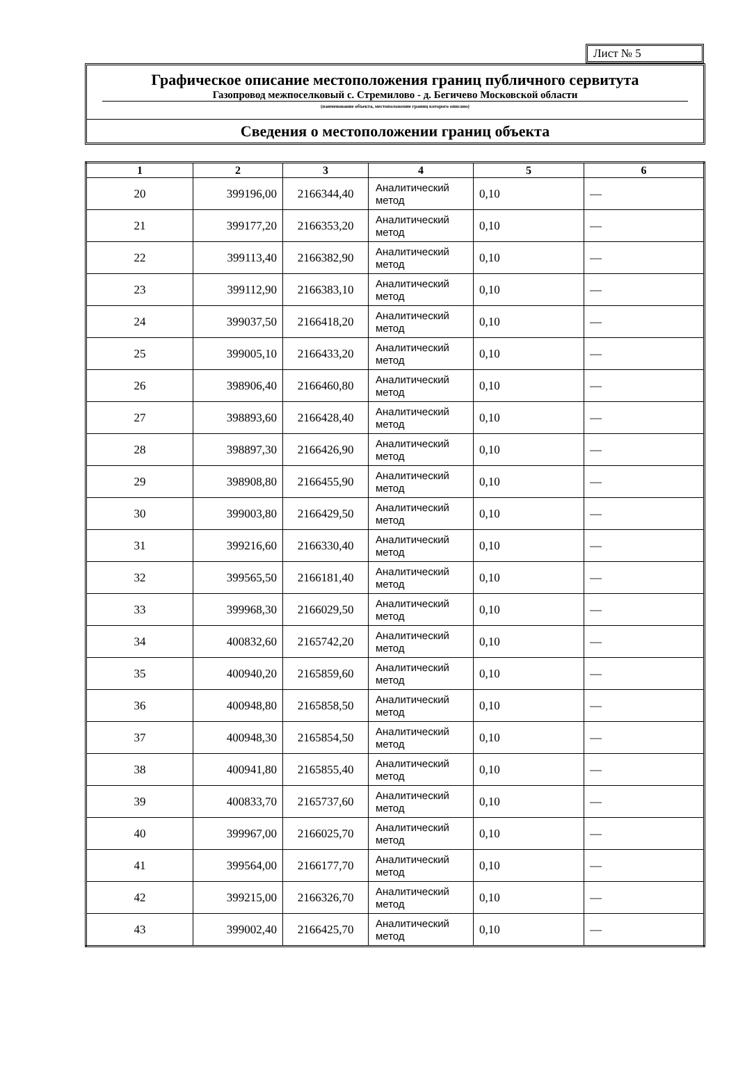Лист № 5
Графическое описание местоположения границ публичного сервитута
Газопровод межпоселковый с. Стремилово - д. Бегичево Московской области
(наименование объекта, местоположение границ которого описано)
Сведения о местоположении границ объекта
| 1 | 2 | 3 | 4 | 5 | 6 |
| --- | --- | --- | --- | --- | --- |
| 20 | 399196,00 | 2166344,40 | Аналитический метод | 0,10 | — |
| 21 | 399177,20 | 2166353,20 | Аналитический метод | 0,10 | — |
| 22 | 399113,40 | 2166382,90 | Аналитический метод | 0,10 | — |
| 23 | 399112,90 | 2166383,10 | Аналитический метод | 0,10 | — |
| 24 | 399037,50 | 2166418,20 | Аналитический метод | 0,10 | — |
| 25 | 399005,10 | 2166433,20 | Аналитический метод | 0,10 | — |
| 26 | 398906,40 | 2166460,80 | Аналитический метод | 0,10 | — |
| 27 | 398893,60 | 2166428,40 | Аналитический метод | 0,10 | — |
| 28 | 398897,30 | 2166426,90 | Аналитический метод | 0,10 | — |
| 29 | 398908,80 | 2166455,90 | Аналитический метод | 0,10 | — |
| 30 | 399003,80 | 2166429,50 | Аналитический метод | 0,10 | — |
| 31 | 399216,60 | 2166330,40 | Аналитический метод | 0,10 | — |
| 32 | 399565,50 | 2166181,40 | Аналитический метод | 0,10 | — |
| 33 | 399968,30 | 2166029,50 | Аналитический метод | 0,10 | — |
| 34 | 400832,60 | 2165742,20 | Аналитический метод | 0,10 | — |
| 35 | 400940,20 | 2165859,60 | Аналитический метод | 0,10 | — |
| 36 | 400948,80 | 2165858,50 | Аналитический метод | 0,10 | — |
| 37 | 400948,30 | 2165854,50 | Аналитический метод | 0,10 | — |
| 38 | 400941,80 | 2165855,40 | Аналитический метод | 0,10 | — |
| 39 | 400833,70 | 2165737,60 | Аналитический метод | 0,10 | — |
| 40 | 399967,00 | 2166025,70 | Аналитический метод | 0,10 | — |
| 41 | 399564,00 | 2166177,70 | Аналитический метод | 0,10 | — |
| 42 | 399215,00 | 2166326,70 | Аналитический метод | 0,10 | — |
| 43 | 399002,40 | 2166425,70 | Аналитический метод | 0,10 | — |